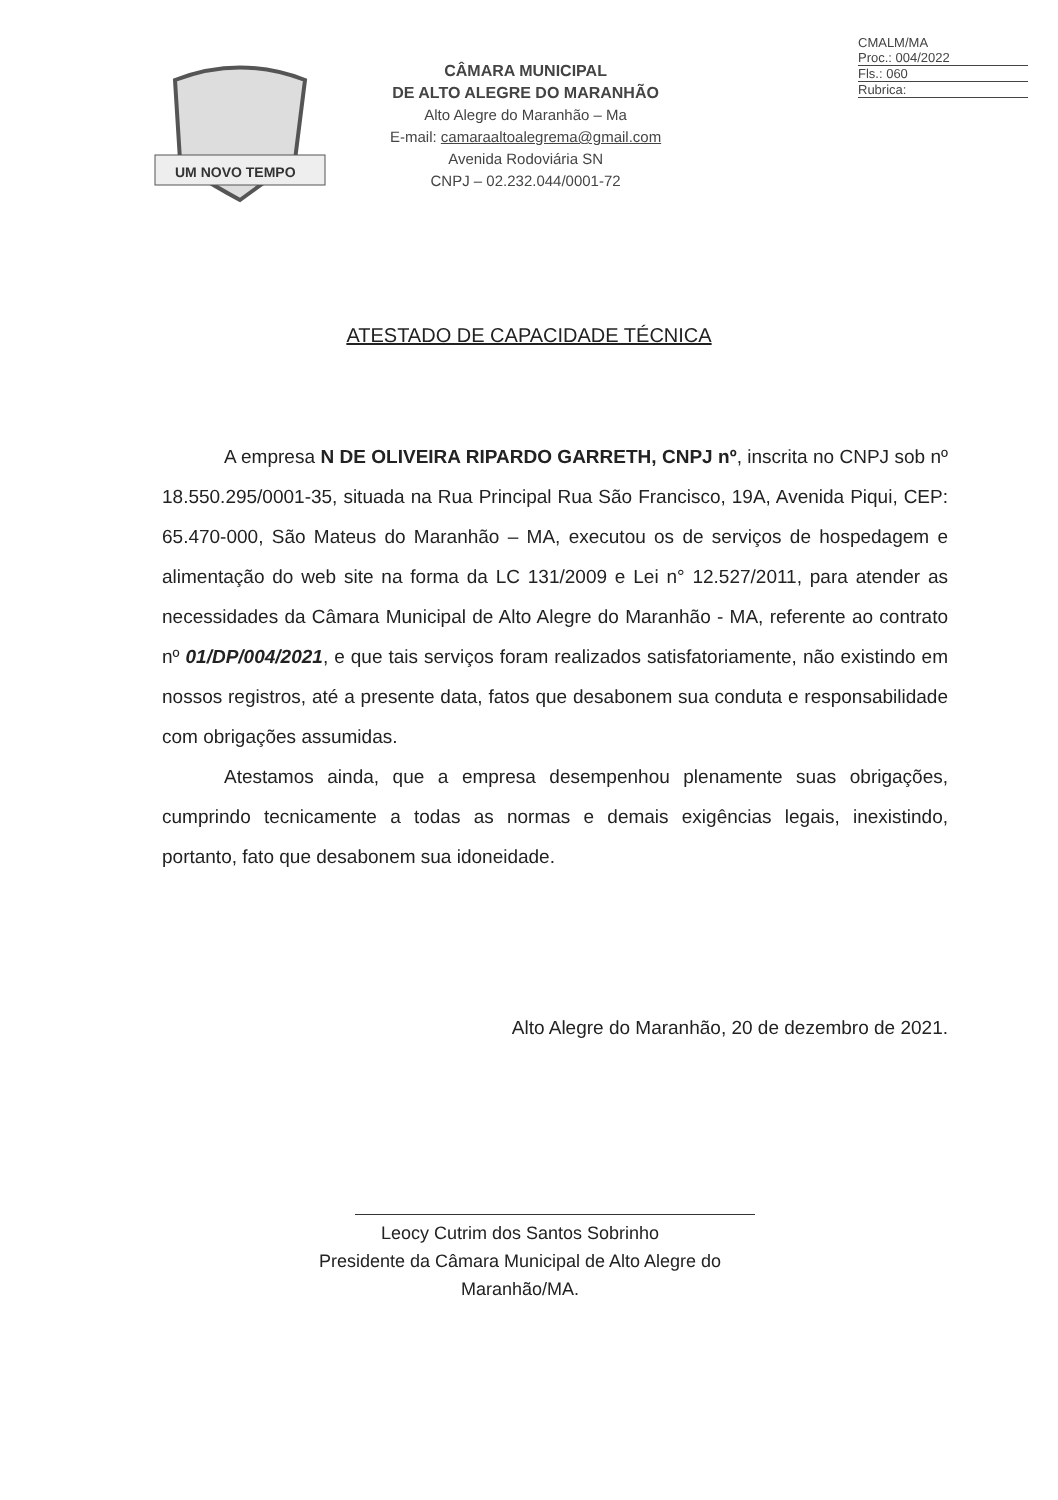CMALM/MA
Proc.: 004/2022
Fls.: 060
Rubrica:
UM NOVO TEMPO
CÂMARA MUNICIPAL
DE ALTO ALEGRE DO MARANHÃO
Alto Alegre do Maranhão – Ma
E-mail: camaraaltoalegrema@gmail.com
Avenida Rodoviária SN
CNPJ – 02.232.044/0001-72
ATESTADO DE CAPACIDADE TÉCNICA
A empresa N DE OLIVEIRA RIPARDO GARRETH, CNPJ nº, inscrita no CNPJ sob nº 18.550.295/0001-35, situada na Rua Principal Rua São Francisco, 19A, Avenida Piqui, CEP: 65.470-000, São Mateus do Maranhão – MA, executou os de serviços de hospedagem e alimentação do web site na forma da LC 131/2009 e Lei n° 12.527/2011, para atender as necessidades da Câmara Municipal de Alto Alegre do Maranhão - MA, referente ao contrato nº 01/DP/004/2021, e que tais serviços foram realizados satisfatoriamente, não existindo em nossos registros, até a presente data, fatos que desabonem sua conduta e responsabilidade com obrigações assumidas.
Atestamos ainda, que a empresa desempenhou plenamente suas obrigações, cumprindo tecnicamente a todas as normas e demais exigências legais, inexistindo, portanto, fato que desabonem sua idoneidade.
Alto Alegre do Maranhão, 20 de dezembro de 2021.
Leocy Cutrim dos Santos Sobrinho
Presidente da Câmara Municipal de Alto Alegre do Maranhão/MA.